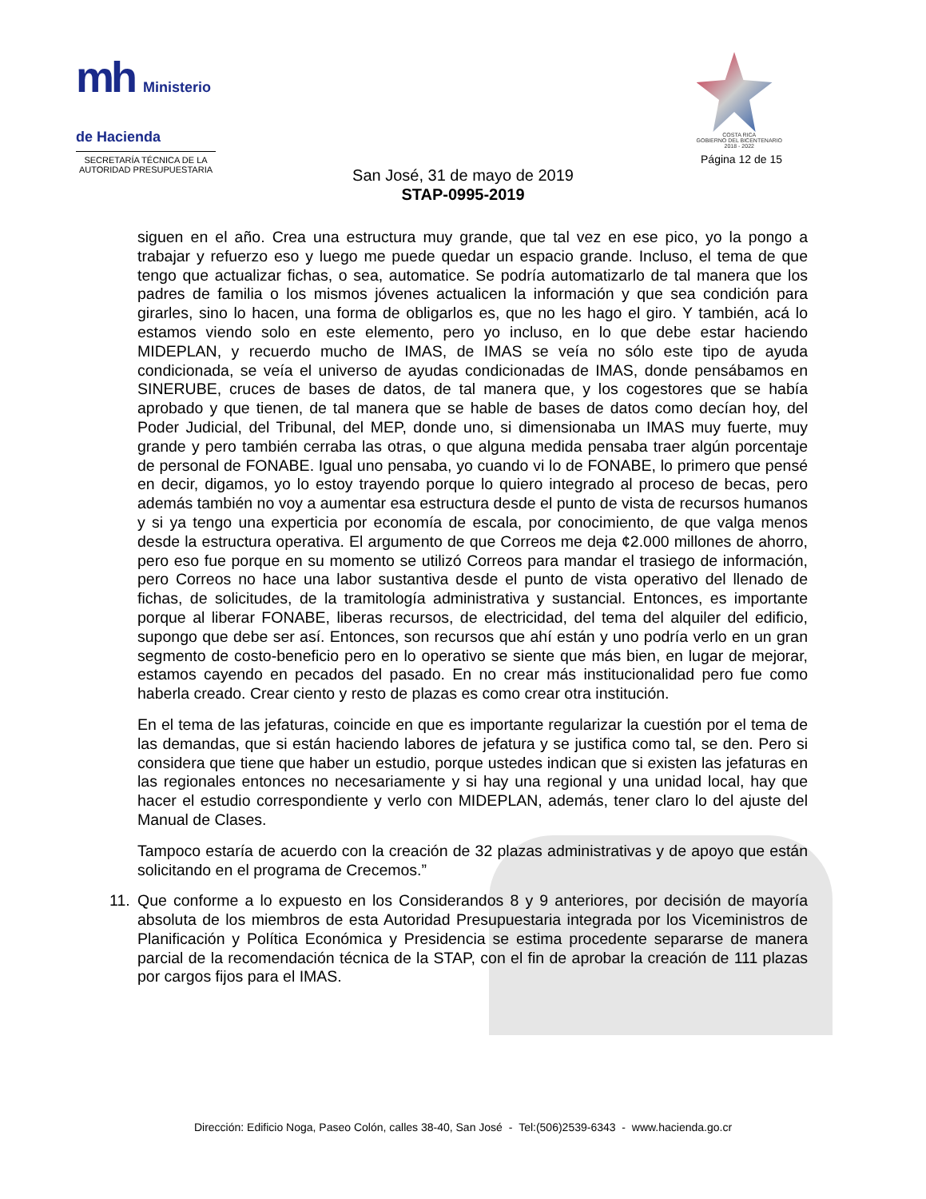mh Ministerio de Hacienda
SECRETARÍA TÉCNICA DE LA
AUTORIDAD PRESUPUESTARIA
COSTA RICA
GOBIERNO DEL BICENTENARIO
2018 - 2022
Página 12 de 15
San José, 31 de mayo de 2019
STAP-0995-2019
siguen en el año. Crea una estructura muy grande, que tal vez en ese pico, yo la pongo a trabajar y refuerzo eso y luego me puede quedar un espacio grande. Incluso, el tema de que tengo que actualizar fichas, o sea, automatice. Se podría automatizarlo de tal manera que los padres de familia o los mismos jóvenes actualicen la información y que sea condición para girarles, sino lo hacen, una forma de obligarlos es, que no les hago el giro. Y también, acá lo estamos viendo solo en este elemento, pero yo incluso, en lo que debe estar haciendo MIDEPLAN, y recuerdo mucho de IMAS, de IMAS se veía no sólo este tipo de ayuda condicionada, se veía el universo de ayudas condicionadas de IMAS, donde pensábamos en SINERUBE, cruces de bases de datos, de tal manera que, y los cogestores que se había aprobado y que tienen, de tal manera que se hable de bases de datos como decían hoy, del Poder Judicial, del Tribunal, del MEP, donde uno, si dimensionaba un IMAS muy fuerte, muy grande y pero también cerraba las otras, o que alguna medida pensaba traer algún porcentaje de personal de FONABE. Igual uno pensaba, yo cuando vi lo de FONABE, lo primero que pensé en decir, digamos, yo lo estoy trayendo porque lo quiero integrado al proceso de becas, pero además también no voy a aumentar esa estructura desde el punto de vista de recursos humanos y si ya tengo una experticia por economía de escala, por conocimiento, de que valga menos desde la estructura operativa. El argumento de que Correos me deja ¢2.000 millones de ahorro, pero eso fue porque en su momento se utilizó Correos para mandar el trasiego de información, pero Correos no hace una labor sustantiva desde el punto de vista operativo del llenado de fichas, de solicitudes, de la tramitología administrativa y sustancial. Entonces, es importante porque al liberar FONABE, liberas recursos, de electricidad, del tema del alquiler del edificio, supongo que debe ser así. Entonces, son recursos que ahí están y uno podría verlo en un gran segmento de costo-beneficio pero en lo operativo se siente que más bien, en lugar de mejorar, estamos cayendo en pecados del pasado. En no crear más institucionalidad pero fue como haberla creado. Crear ciento y resto de plazas es como crear otra institución.
En el tema de las jefaturas, coincide en que es importante regularizar la cuestión por el tema de las demandas, que si están haciendo labores de jefatura y se justifica como tal, se den. Pero si considera que tiene que haber un estudio, porque ustedes indican que si existen las jefaturas en las regionales entonces no necesariamente y si hay una regional y una unidad local, hay que hacer el estudio correspondiente y verlo con MIDEPLAN, además, tener claro lo del ajuste del Manual de Clases.
Tampoco estaría de acuerdo con la creación de 32 plazas administrativas y de apoyo que están solicitando en el programa de Crecemos.”
11.
Que conforme a lo expuesto en los Considerandos 8 y 9 anteriores, por decisión de mayoría absoluta de los miembros de esta Autoridad Presupuestaria integrada por los Viceministros de Planificación y Política Económica y Presidencia se estima procedente separarse de manera parcial de la recomendación técnica de la STAP, con el fin de aprobar la creación de 111 plazas por cargos fijos para el IMAS.
Dirección: Edificio Noga, Paseo Colón, calles 38-40, San José - Tel:(506)2539-6343 - www.hacienda.go.cr